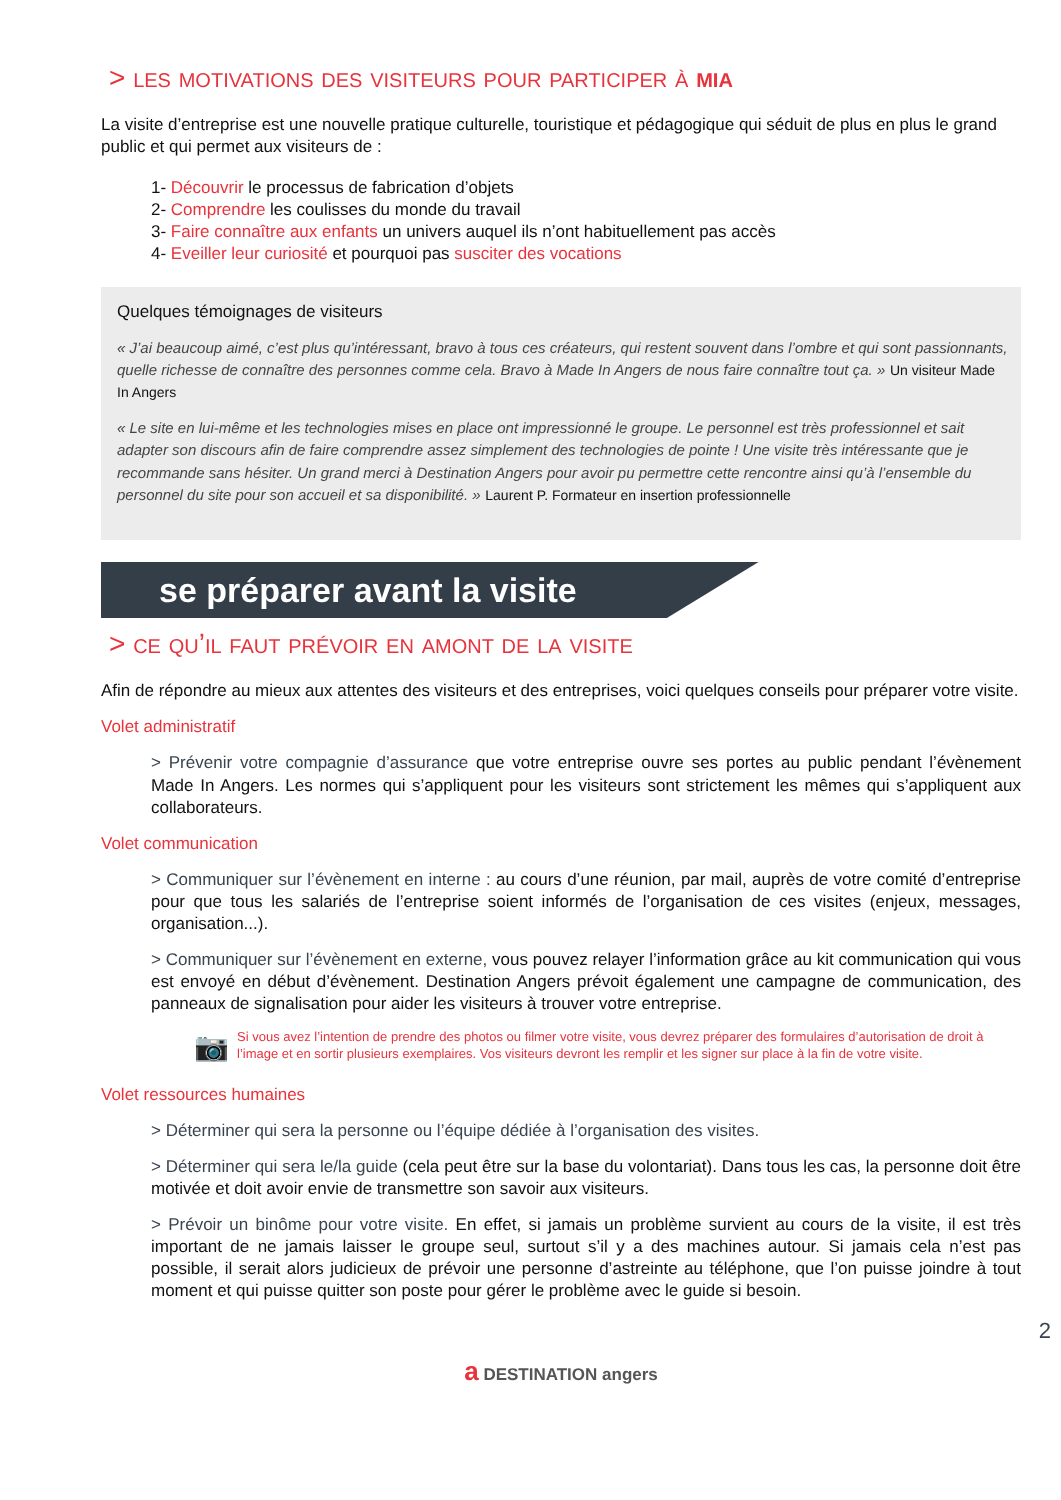> les motivations des visiteurs pour participer à mia
La visite d’entreprise est une nouvelle pratique culturelle, touristique et pédagogique qui séduit de plus en plus le grand public et qui permet aux visiteurs de :
1- Découvrir le processus de fabrication d’objets
2- Comprendre les coulisses du monde du travail
3- Faire connaître aux enfants un univers auquel ils n’ont habituellement pas accès
4- Eveiller leur curiosité et pourquoi pas susciter des vocations
Quelques témoignages de visiteurs
« J’ai beaucoup aimé, c’est plus qu’intéressant, bravo à tous ces créateurs, qui restent souvent dans l’ombre et qui sont passionnants, quelle richesse de connaître des personnes comme cela. Bravo à Made In Angers de nous faire connaître tout ça. » Un visiteur Made In Angers
« Le site en lui-même et les technologies mises en place ont impressionné le groupe. Le personnel est très professionnel et sait adapter son discours afin de faire comprendre assez simplement des technologies de pointe ! Une visite très intéressante que je recommande sans hésiter. Un grand merci à Destination Angers pour avoir pu permettre cette rencontre ainsi qu’à l’ensemble du personnel du site pour son accueil et sa disponibilité. » Laurent P. Formateur en insertion professionnelle
se préparer avant la visite
> ce qu’il faut prévoir en amont de la visite
Afin de répondre au mieux aux attentes des visiteurs et des entreprises, voici quelques conseils pour préparer votre visite.
Volet administratif
> Prévenir votre compagnie d’assurance que votre entreprise ouvre ses portes au public pendant l’évènement Made In Angers. Les normes qui s’appliquent pour les visiteurs sont strictement les mêmes qui s’appliquent aux collaborateurs.
Volet communication
> Communiquer sur l’évènement en interne : au cours d’une réunion, par mail, auprès de votre comité d’entreprise pour que tous les salariés de l’entreprise soient informés de l’organisation de ces visites (enjeux, messages, organisation...).
> Communiquer sur l’évènement en externe, vous pouvez relayer l’information grâce au kit communication qui vous est envoyé en début d’évènement. Destination Angers prévoit également une campagne de communication, des panneaux de signalisation pour aider les visiteurs à trouver votre entreprise.
📷 Si vous avez l’intention de prendre des photos ou filmer votre visite, vous devrez préparer des formulaires d’autorisation de droit à l’image et en sortir plusieurs exemplaires. Vos visiteurs devront les remplir et les signer sur place à la fin de votre visite.
Volet ressources humaines
> Déterminer qui sera la personne ou l’équipe dédiée à l’organisation des visites.
> Déterminer qui sera le/la guide (cela peut être sur la base du volontariat). Dans tous les cas, la personne doit être motivée et doit avoir envie de transmettre son savoir aux visiteurs.
> Prévoir un binôme pour votre visite. En effet, si jamais un problème survient au cours de la visite, il est très important de ne jamais laisser le groupe seul, surtout s’il y a des machines autour. Si jamais cela n’est pas possible, il serait alors judicieux de prévoir une personne d’astreinte au téléphone, que l’on puisse joindre à tout moment et qui puisse quitter son poste pour gérer le problème avec le guide si besoin.
2
a DESTINATION angers